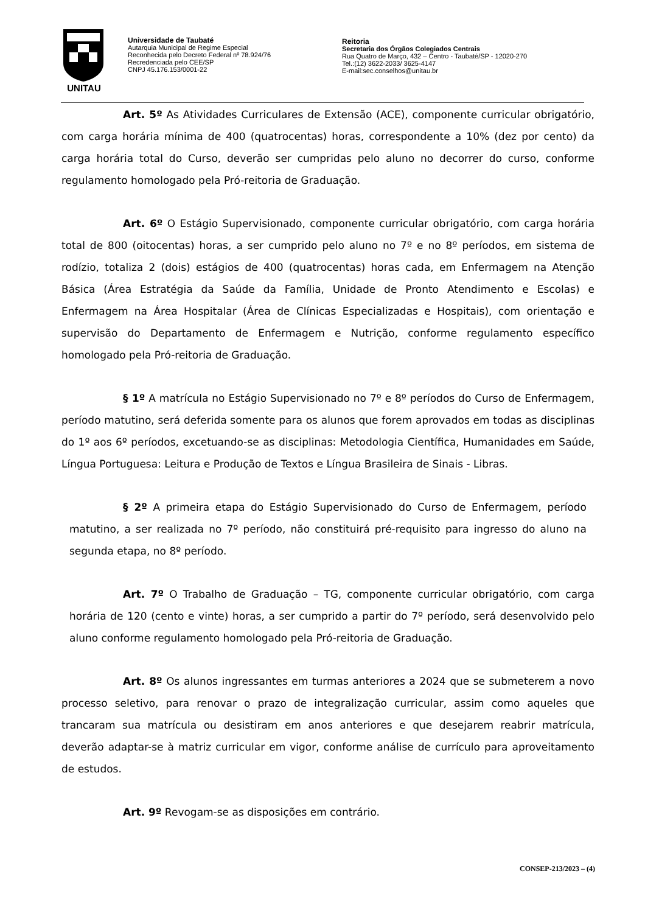UNITAU
Universidade de Taubaté
Autarquia Municipal de Regime Especial
Reconhecida pelo Decreto Federal nº 78.924/76
Recredenciada pelo CEE/SP
CNPJ 45.176.153/0001-22
Reitoria
Secretaria dos Órgãos Colegiados Centrais
Rua Quatro de Março, 432 – Centro - Taubaté/SP - 12020-270
Tel.:(12) 3622-2033/ 3625-4147
E-mail:sec.conselhos@unitau.br
Art. 5º As Atividades Curriculares de Extensão (ACE), componente curricular obrigatório, com carga horária mínima de 400 (quatrocentas) horas, correspondente a 10% (dez por cento) da carga horária total do Curso, deverão ser cumpridas pelo aluno no decorrer do curso, conforme regulamento homologado pela Pró-reitoria de Graduação.
Art. 6º O Estágio Supervisionado, componente curricular obrigatório, com carga horária total de 800 (oitocentas) horas, a ser cumprido pelo aluno no 7º e no 8º períodos, em sistema de rodízio, totaliza 2 (dois) estágios de 400 (quatrocentas) horas cada, em Enfermagem na Atenção Básica (Área Estratégia da Saúde da Família, Unidade de Pronto Atendimento e Escolas) e Enfermagem na Área Hospitalar (Área de Clínicas Especializadas e Hospitais), com orientação e supervisão do Departamento de Enfermagem e Nutrição, conforme regulamento específico homologado pela Pró-reitoria de Graduação.
§ 1º A matrícula no Estágio Supervisionado no 7º e 8º períodos do Curso de Enfermagem, período matutino, será deferida somente para os alunos que forem aprovados em todas as disciplinas do 1º aos 6º períodos, excetuando-se as disciplinas: Metodologia Científica, Humanidades em Saúde, Língua Portuguesa: Leitura e Produção de Textos e Língua Brasileira de Sinais - Libras.
§ 2º A primeira etapa do Estágio Supervisionado do Curso de Enfermagem, período matutino, a ser realizada no 7º período, não constituirá pré-requisito para ingresso do aluno na segunda etapa, no 8º período.
Art. 7º O Trabalho de Graduação – TG, componente curricular obrigatório, com carga horária de 120 (cento e vinte) horas, a ser cumprido a partir do 7º período, será desenvolvido pelo aluno conforme regulamento homologado pela Pró-reitoria de Graduação.
Art. 8º Os alunos ingressantes em turmas anteriores a 2024 que se submeterem a novo processo seletivo, para renovar o prazo de integralização curricular, assim como aqueles que trancaram sua matrícula ou desistiram em anos anteriores e que desejarem reabrir matrícula, deverão adaptar-se à matriz curricular em vigor, conforme análise de currículo para aproveitamento de estudos.
Art. 9º Revogam-se as disposições em contrário.
CONSEP-213/2023 – (4)